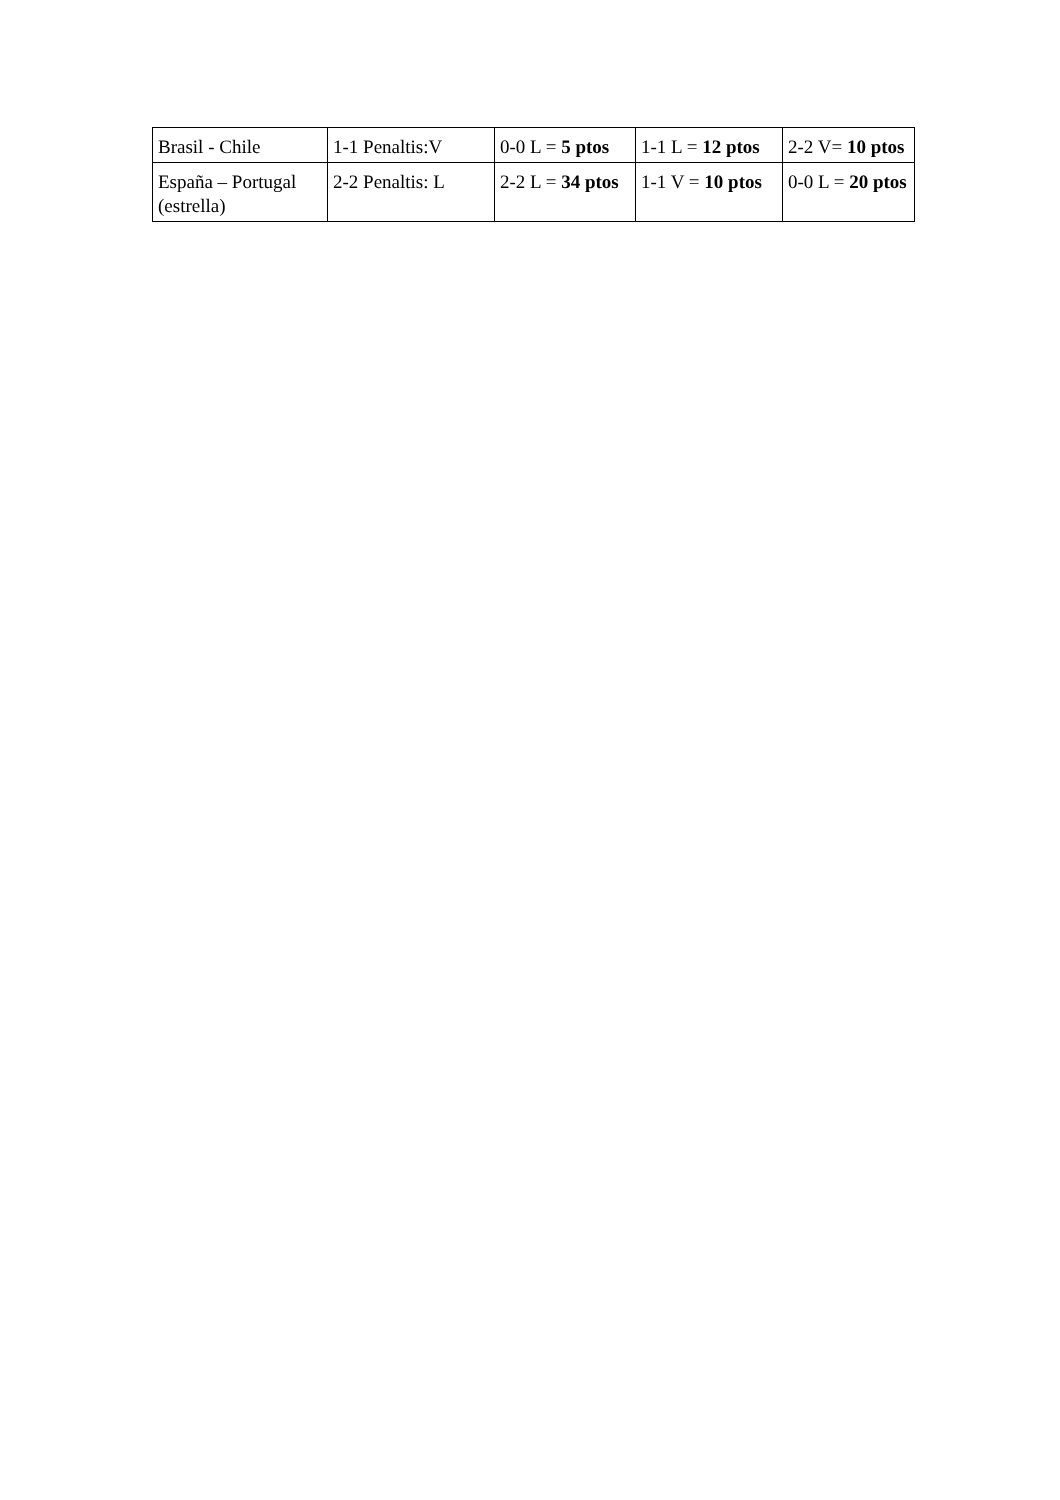| Brasil - Chile | 1-1 Penaltis:V | 0-0 L = 5 ptos | 1-1 L = 12 ptos | 2-2 V= 10 ptos |
| España – Portugal (estrella) | 2-2 Penaltis: L | 2-2 L = 34 ptos | 1-1 V = 10 ptos | 0-0 L = 20 ptos |